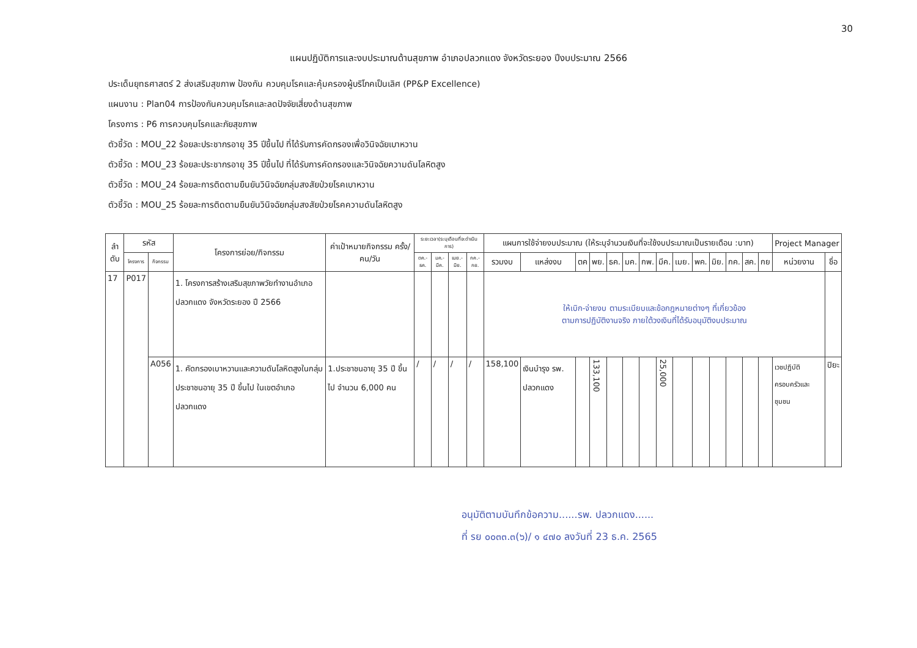30
แผนปฏิบัติการและงบประมาณด้านสุขภาพ อำเภอปลวกแดง จังหวัดระยอง ปีงบประมาณ 2566
ประเด็นยุทธศาสตร์ 2 ส่งเสริมสุขภาพ ป้องกัน ควบคุมโรคและคุ้มครองผู้บริโภคเป็นเลิศ (PP&P Excellence)
แผนงาน : Plan04 การป้องกันควบคุมโรคและลดปัจจัยเสี่ยงด้านสุขภาพ
โครงการ : P6 การควบคุมโรคและภัยสุขภาพ
ตัวชี้วัด : MOU_22 ร้อยละประชากรอายุ 35 ปีขึ้นไป ที่ได้รับการคัดกรองเพื่อวินิจฉัยเบาหวาน
ตัวชี้วัด : MOU_23 ร้อยละประชากรอายุ 35 ปีขึ้นไป ที่ได้รับการคัดกรองและวินิจฉัยความดันโลหิตสูง
ตัวชี้วัด : MOU_24 ร้อยละการติดตามยืนยันวินิจฉัยกลุ่มสงสัยป่วยโรคเบาหวาน
ตัวชี้วัด : MOU_25 ร้อยละการติดตามยืนยันวินิจฉัยกลุ่มสงสัยป่วยโรคความดันโลหิตสูง
| ลำ ดับ | รหัส | | โครงการย่อย/กิจกรรม | ค่าเป้าหมายกิจกรรม ครั้ง/คน/วัน | ระยะเวลา(ระบุเดือนที่จะดำเนินการ) | | | | แผนการใช้จ่ายงบประมาณ (ให้ระบุจำนวนเงินที่จะใช้งบประมาณเป็นรายเดือน :บาท) | | | | | | | | | | | | | | Project Manager | |
| --- | --- | --- | --- | --- | --- | --- | --- | --- | --- | --- | --- | --- | --- | --- | --- | --- | --- | --- | --- | --- | --- | --- | --- | --- |
| | โครงการ | กิจกรรม | | | ตค.-ธค. | มค.-มีค. | เมย.-มิย. | กค.-กย. | รวมงบ | แหล่งงบ | ตค | พย. | ธค. | มค. | กพ. | มีค. | เมย. | พค. | มิย. | กค. | สค. | กย | หน่วยงาน | ชื่อ |
| 17 | P017 | | 1. โครงการสร้างเสริมสุขภาพวัยทำงานอำเภอปลวกแดง จังหวัดระยอง ปี 2566 | | | | | | ให้เบิก-จ่ายงบ ตามระเบียบและข้อกฎหมายต่างๆ ที่เกี่ยวข้อง ตามการปฏิบัติงานจริง ภายใต้วงเงินที่ได้รับอนุมัติงบประมาณ | | | | | | | | | | | | | | | |
| | | A056 | 1. คัดกรองเบาหวานและความดันโลหิตสูงในกลุ่มประชาชนอายุ 35 ปี ขึ้นไป ในเขตอำเภอปลวกแดง | 1.ประชาชนอายุ 35 ปี ขึ้นไป จำนวน 6,000 คน | / | / | / | / | 158,100 | เงินบำรุง รพ. ปลวกแดง | | 133,100 | | | | 25,000 | | | | | | | เวชปฏิบัติครอบครัวและชุมชน | ปิยะ |
อนุมัติตามบันทึกข้อความ......รพ. ปลวกแดง......
ที่ รย ๐๐๓๓.๓(๖)/ ๑ ๔๗๐ ลงวันที่ 23 ธ.ค. 2565